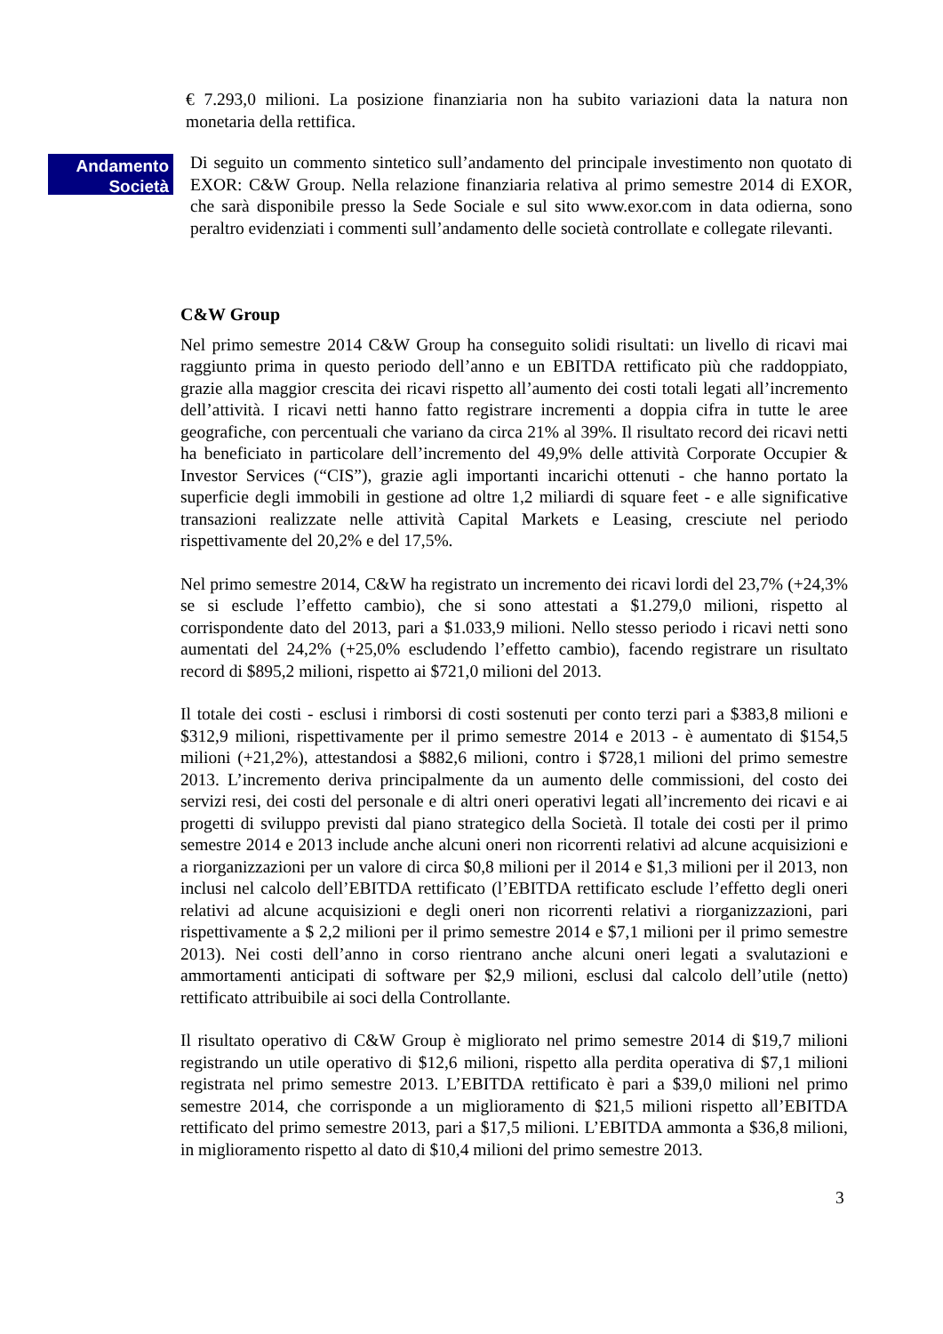€ 7.293,0 milioni. La posizione finanziaria non ha subito variazioni data la natura non monetaria della rettifica.
Andamento
Società
Di seguito un commento sintetico sull’andamento del principale investimento non quotato di EXOR: C&W Group. Nella relazione finanziaria relativa al primo semestre 2014 di EXOR, che sarà disponibile presso la Sede Sociale e sul sito www.exor.com in data odierna, sono peraltro evidenziati i commenti sull’andamento delle società controllate e collegate rilevanti.
C&W Group
Nel primo semestre 2014 C&W Group ha conseguito solidi risultati: un livello di ricavi mai raggiunto prima in questo periodo dell’anno e un EBITDA rettificato più che raddoppiato, grazie alla maggior crescita dei ricavi rispetto all’aumento dei costi totali legati all’incremento dell’attività. I ricavi netti hanno fatto registrare incrementi a doppia cifra in tutte le aree geografiche, con percentuali che variano da circa 21% al 39%. Il risultato record dei ricavi netti ha beneficiato in particolare dell’incremento del 49,9% delle attività Corporate Occupier & Investor Services (“CIS”), grazie agli importanti incarichi ottenuti - che hanno portato la superficie degli immobili in gestione ad oltre 1,2 miliardi di square feet - e alle significative transazioni realizzate nelle attività Capital Markets e Leasing, cresciute nel periodo rispettivamente del 20,2% e del 17,5%.
Nel primo semestre 2014, C&W ha registrato un incremento dei ricavi lordi del 23,7% (+24,3% se si esclude l’effetto cambio), che si sono attestati a $1.279,0 milioni, rispetto al corrispondente dato del 2013, pari a $1.033,9 milioni. Nello stesso periodo i ricavi netti sono aumentati del 24,2% (+25,0% escludendo l’effetto cambio), facendo registrare un risultato record di $895,2 milioni, rispetto ai $721,0 milioni del 2013.
Il totale dei costi - esclusi i rimborsi di costi sostenuti per conto terzi pari a $383,8 milioni e $312,9 milioni, rispettivamente per il primo semestre 2014 e 2013 - è aumentato di $154,5 milioni (+21,2%), attestandosi a $882,6 milioni, contro i $728,1 milioni del primo semestre 2013. L’incremento deriva principalmente da un aumento delle commissioni, del costo dei servizi resi, dei costi del personale e di altri oneri operativi legati all’incremento dei ricavi e ai progetti di sviluppo previsti dal piano strategico della Società. Il totale dei costi per il primo semestre 2014 e 2013 include anche alcuni oneri non ricorrenti relativi ad alcune acquisizioni e a riorganizzazioni per un valore di circa $0,8 milioni per il 2014 e $1,3 milioni per il 2013, non inclusi nel calcolo dell’EBITDA rettificato (l’EBITDA rettificato esclude l’effetto degli oneri relativi ad alcune acquisizioni e degli oneri non ricorrenti relativi a riorganizzazioni, pari rispettivamente a $ 2,2 milioni per il primo semestre 2014 e $7,1 milioni per il primo semestre 2013). Nei costi dell’anno in corso rientrano anche alcuni oneri legati a svalutazioni e ammortamenti anticipati di software per $2,9 milioni, esclusi dal calcolo dell’utile (netto) rettificato attribuibile ai soci della Controllante.
Il risultato operativo di C&W Group è migliorato nel primo semestre 2014 di $19,7 milioni registrando un utile operativo di $12,6 milioni, rispetto alla perdita operativa di $7,1 milioni registrata nel primo semestre 2013. L’EBITDA rettificato è pari a $39,0 milioni nel primo semestre 2014, che corrisponde a un miglioramento di $21,5 milioni rispetto all’EBITDA rettificato del primo semestre 2013, pari a $17,5 milioni. L’EBITDA ammonta a $36,8 milioni, in miglioramento rispetto al dato di $10,4 milioni del primo semestre 2013.
3